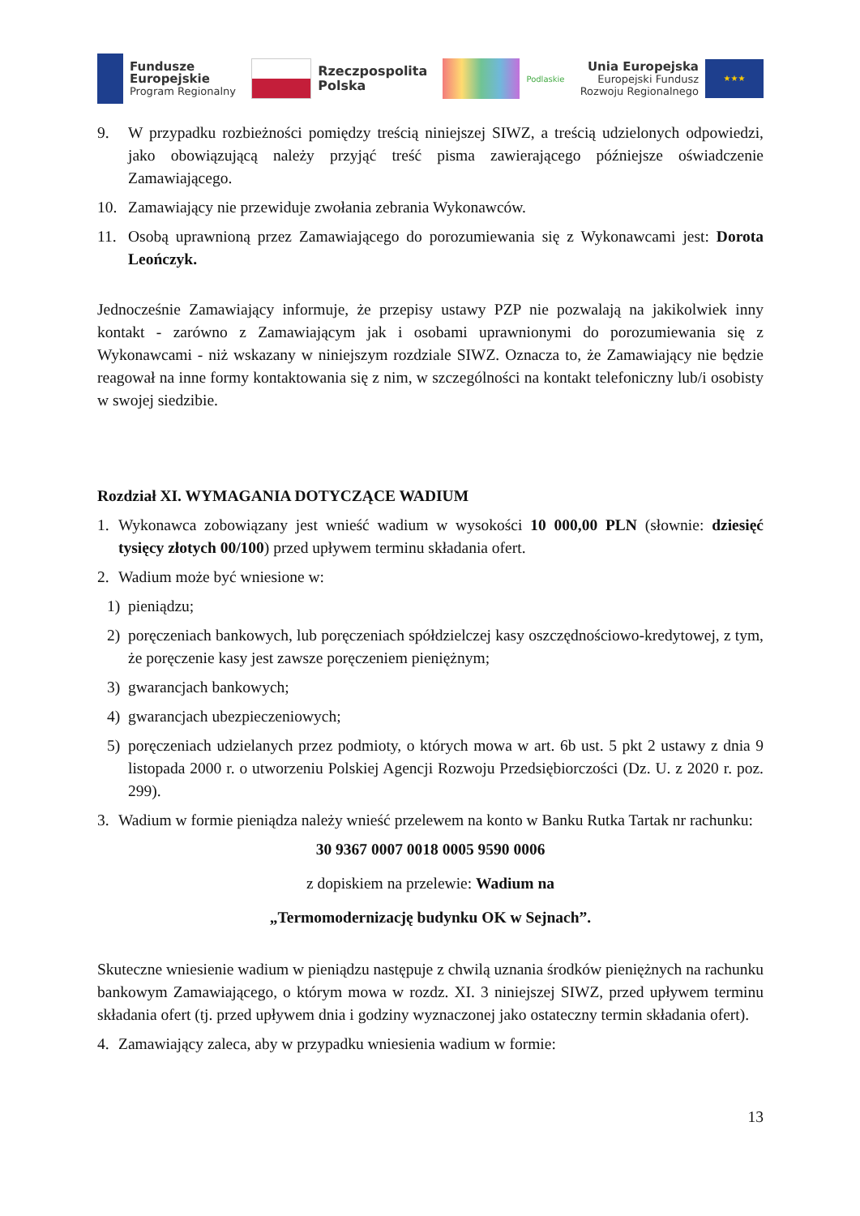Fundusze
Europejskie
Program Regionalny
Rzeczpospolita
Polska
Podlaskie
Unia Europejska
Europejski Fundusz
Rozwoju Regionalnego
★★★
9. W przypadku rozbieżności pomiędzy treścią niniejszej SIWZ, a treścią udzielonych odpowiedzi, jako obowiązującą należy przyjąć treść pisma zawierającego późniejsze oświadczenie Zamawiającego.
10. Zamawiający nie przewiduje zwołania zebrania Wykonawców.
11. Osobą uprawnioną przez Zamawiającego do porozumiewania się z Wykonawcami jest: Dorota Leończyk.
Jednocześnie Zamawiający informuje, że przepisy ustawy PZP nie pozwalają na jakikolwiek inny kontakt - zarówno z Zamawiającym jak i osobami uprawnionymi do porozumiewania się z Wykonawcami - niż wskazany w niniejszym rozdziale SIWZ. Oznacza to, że Zamawiający nie będzie reagował na inne formy kontaktowania się z nim, w szczególności na kontakt telefoniczny lub/i osobisty w swojej siedzibie.
Rozdział XI. WYMAGANIA DOTYCZĄCE WADIUM
1. Wykonawca zobowiązany jest wnieść wadium w wysokości 10 000,00 PLN (słownie: dziesięć tysięcy złotych 00/100) przed upływem terminu składania ofert.
2. Wadium może być wniesione w:
1) pieniądzu;
2) poręczeniach bankowych, lub poręczeniach spółdzielczej kasy oszczędnościowo-kredytowej, z tym, że poręczenie kasy jest zawsze poręczeniem pieniężnym;
3) gwarancjach bankowych;
4) gwarancjach ubezpieczeniowych;
5) poręczeniach udzielanych przez podmioty, o których mowa w art. 6b ust. 5 pkt 2 ustawy z dnia 9 listopada 2000 r. o utworzeniu Polskiej Agencji Rozwoju Przedsiębiorczości (Dz. U. z 2020 r. poz. 299).
3. Wadium w formie pieniądza należy wnieść przelewem na konto w Banku Rutka Tartak nr rachunku:
30 9367 0007 0018 0005 9590 0006
z dopiskiem na przelewie: Wadium na
„Termomodernizację budynku OK w Sejnach”.
Skuteczne wniesienie wadium w pieniądzu następuje z chwilą uznania środków pieniężnych na rachunku bankowym Zamawiającego, o którym mowa w rozdz. XI. 3 niniejszej SIWZ, przed upływem terminu składania ofert (tj. przed upływem dnia i godziny wyznaczonej jako ostateczny termin składania ofert).
4. Zamawiający zaleca, aby w przypadku wniesienia wadium w formie:
13